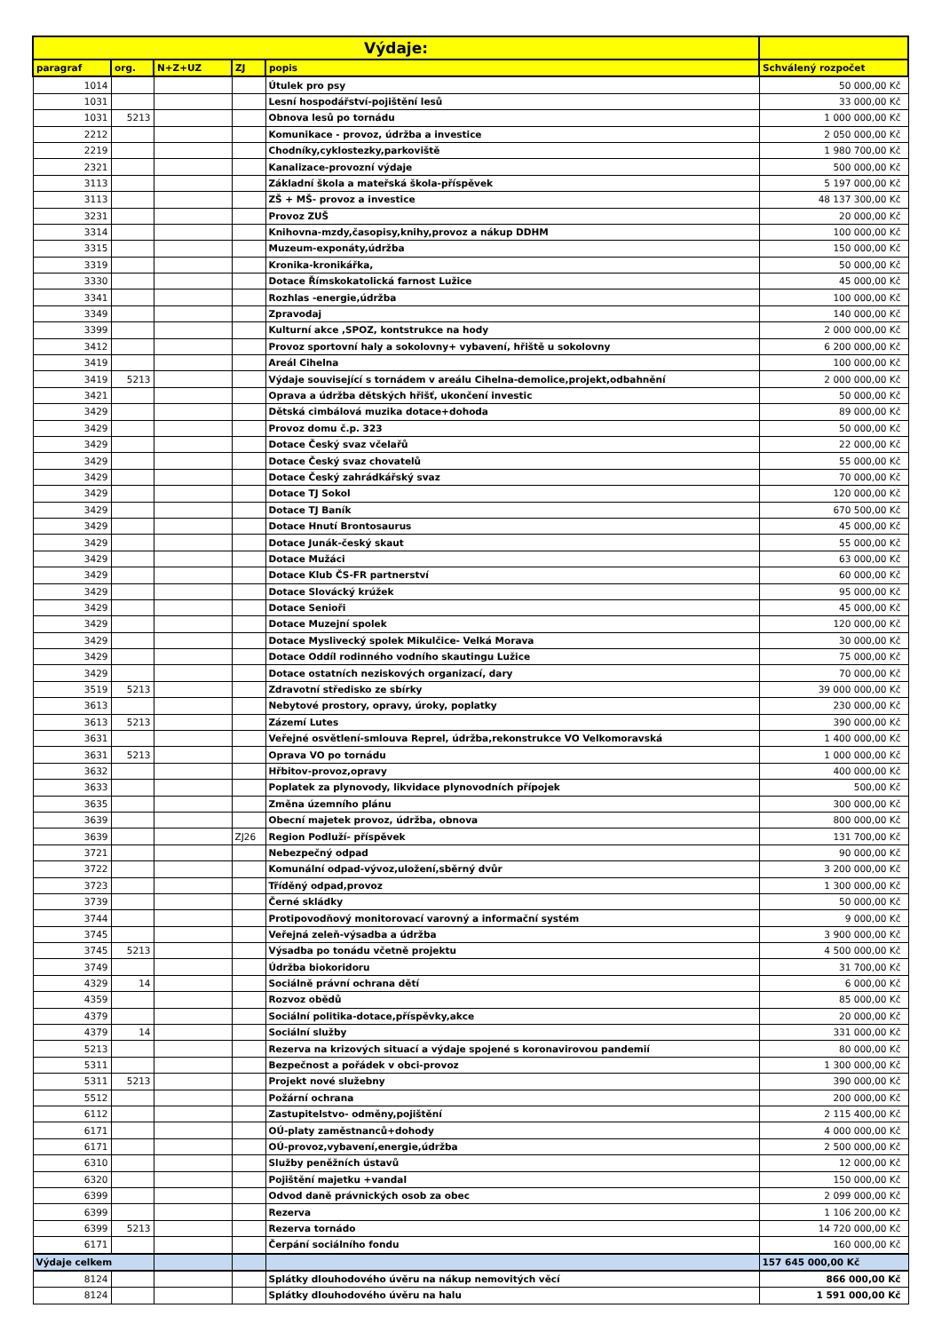| Výdaje: | | | | | |
| --- | --- | --- | --- | --- | --- |
| paragraf | org. | N+Z+UZ | ZJ | popis | Schválený rozpočet |
| 1014 | | | | Útulek pro psy | 50 000,00 Kč |
| 1031 | | | | Lesní hospodářství-pojištění lesů | 33 000,00 Kč |
| 1031 | 5213 | | | Obnova lesů po tornádu | 1 000 000,00 Kč |
| 2212 | | | | Komunikace - provoz, údržba a investice | 2 050 000,00 Kč |
| 2219 | | | | Chodníky,cyklostezky,parkoviště | 1 980 700,00 Kč |
| 2321 | | | | Kanalizace-provozní výdaje | 500 000,00 Kč |
| 3113 | | | | Základní škola a mateřská škola-příspěvek | 5 197 000,00 Kč |
| 3113 | | | | ZŠ + MŠ- provoz a investice | 48 137 300,00 Kč |
| 3231 | | | | Provoz ZUŠ | 20 000,00 Kč |
| 3314 | | | | Knihovna-mzdy,časopisy,knihy,provoz a nákup DDHM | 100 000,00 Kč |
| 3315 | | | | Muzeum-exponáty,údržba | 150 000,00 Kč |
| 3319 | | | | Kronika-kronikářka, | 50 000,00 Kč |
| 3330 | | | | Dotace Římskokatolická farnost Lužice | 45 000,00 Kč |
| 3341 | | | | Rozhlas -energie,údržba | 100 000,00 Kč |
| 3349 | | | | Zpravodaj | 140 000,00 Kč |
| 3399 | | | | Kulturní akce ,SPOZ, kontstrukce na hody | 2 000 000,00 Kč |
| 3412 | | | | Provoz sportovní haly a sokolovny+ vybavení, hřiště u sokolovny | 6 200 000,00 Kč |
| 3419 | | | | Areál Cihelna | 100 000,00 Kč |
| 3419 | 5213 | | | Výdaje související s tornádem v areálu Cihelna-demolice,projekt,odbahnění | 2 000 000,00 Kč |
| 3421 | | | | Oprava a údržba dětských hřišť, ukončení investic | 50 000,00 Kč |
| 3429 | | | | Dětská cimbálová muzika dotace+dohoda | 89 000,00 Kč |
| 3429 | | | | Provoz domu č.p. 323 | 50 000,00 Kč |
| 3429 | | | | Dotace Český svaz včelařů | 22 000,00 Kč |
| 3429 | | | | Dotace Český svaz chovatelů | 55 000,00 Kč |
| 3429 | | | | Dotace Český zahrádkářský svaz | 70 000,00 Kč |
| 3429 | | | | Dotace TJ Sokol | 120 000,00 Kč |
| 3429 | | | | Dotace TJ Baník | 670 500,00 Kč |
| 3429 | | | | Dotace Hnutí Brontosaurus | 45 000,00 Kč |
| 3429 | | | | Dotace Junák-český skaut | 55 000,00 Kč |
| 3429 | | | | Dotace Mužáci | 63 000,00 Kč |
| 3429 | | | | Dotace Klub ČS-FR partnerství | 60 000,00 Kč |
| 3429 | | | | Dotace Slovácký krúžek | 95 000,00 Kč |
| 3429 | | | | Dotace Senioři | 45 000,00 Kč |
| 3429 | | | | Dotace Muzejní spolek | 120 000,00 Kč |
| 3429 | | | | Dotace Myslivecký spolek Mikulčice- Velká Morava | 30 000,00 Kč |
| 3429 | | | | Dotace Oddíl rodinného vodního skautingu Lužice | 75 000,00 Kč |
| 3429 | | | | Dotace ostatních neziskových organizací, dary | 70 000,00 Kč |
| 3519 | 5213 | | | Zdravotní středisko ze sbírky | 39 000 000,00 Kč |
| 3613 | | | | Nebytové prostory, opravy, úroky, poplatky | 230 000,00 Kč |
| 3613 | 5213 | | | Zázemí Lutes | 390 000,00 Kč |
| 3631 | | | | Veřejné osvětlení-smlouva Reprel, údržba,rekonstrukce VO Velkomoravská | 1 400 000,00 Kč |
| 3631 | 5213 | | | Oprava VO po tornádu | 1 000 000,00 Kč |
| 3632 | | | | Hřbitov-provoz,opravy | 400 000,00 Kč |
| 3633 | | | | Poplatek za plynovody, likvidace plynovodních přípojek | 500,00 Kč |
| 3635 | | | | Změna územního plánu | 300 000,00 Kč |
| 3639 | | | | Obecní majetek provoz, údržba, obnova | 800 000,00 Kč |
| 3639 | | | ZJ26 | Region Podluží- příspěvek | 131 700,00 Kč |
| 3721 | | | | Nebezpečný odpad | 90 000,00 Kč |
| 3722 | | | | Komunální odpad-vývoz,uložení,sběrný dvůr | 3 200 000,00 Kč |
| 3723 | | | | Tříděný odpad,provoz | 1 300 000,00 Kč |
| 3739 | | | | Černé skládky | 50 000,00 Kč |
| 3744 | | | | Protipovodňový monitorovací varovný a informační systém | 9 000,00 Kč |
| 3745 | | | | Veřejná zeleň-výsadba a údržba | 3 900 000,00 Kč |
| 3745 | 5213 | | | Výsadba po tonádu včetně projektu | 4 500 000,00 Kč |
| 3749 | | | | Údržba biokoridoru | 31 700,00 Kč |
| 4329 | 14 | | | Sociálně právní ochrana dětí | 6 000,00 Kč |
| 4359 | | | | Rozvoz obědů | 85 000,00 Kč |
| 4379 | | | | Sociální politika-dotace,příspěvky,akce | 20 000,00 Kč |
| 4379 | 14 | | | Sociální služby | 331 000,00 Kč |
| 5213 | | | | Rezerva na krizových situací a výdaje spojené s koronavirovou pandemií | 80 000,00 Kč |
| 5311 | | | | Bezpečnost a pořádek v obci-provoz | 1 300 000,00 Kč |
| 5311 | 5213 | | | Projekt nové služebny | 390 000,00 Kč |
| 5512 | | | | Požární ochrana | 200 000,00 Kč |
| 6112 | | | | Zastupitelstvo- odměny,pojištění | 2 115 400,00 Kč |
| 6171 | | | | OÚ-platy zaměstnanců+dohody | 4 000 000,00 Kč |
| 6171 | | | | OÚ-provoz,vybavení,energie,údržba | 2 500 000,00 Kč |
| 6310 | | | | Služby peněžních ústavů | 12 000,00 Kč |
| 6320 | | | | Pojištění majetku +vandal | 150 000,00 Kč |
| 6399 | | | | Odvod daně právnických osob za obec | 2 099 000,00 Kč |
| 6399 | | | | Rezerva | 1 106 200,00 Kč |
| 6399 | 5213 | | | Rezerva tornádo | 14 720 000,00 Kč |
| 6171 | | | | Čerpání sociálního fondu | 160 000,00 Kč |
| Výdaje celkem | | | | | 157 645 000,00 Kč |
| 8124 | | | | Splátky dlouhodového úvěru na nákup nemovitých věcí | 866 000,00 Kč |
| 8124 | | | | Splátky dlouhodového úvěru na halu | 1 591 000,00 Kč |